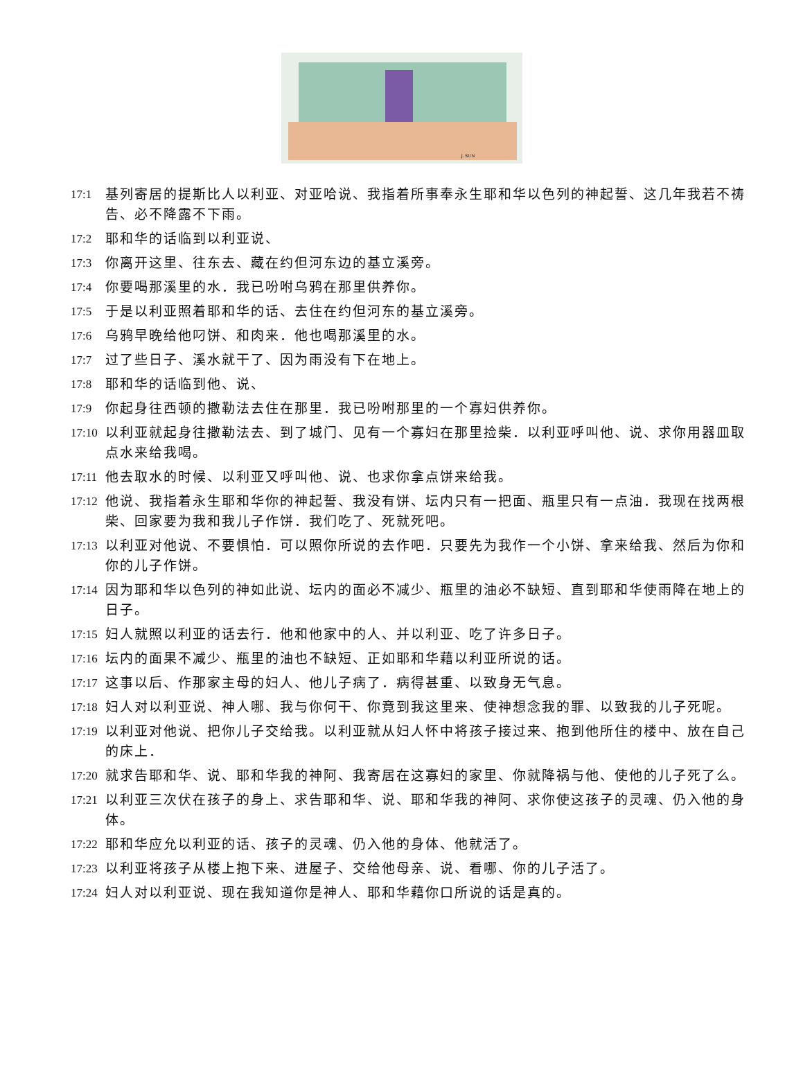J. SUN
17:1 基列寄居的提斯比人以利亚、对亚哈说、我指着所事奉永生耶和华以色列的神起誓、这几年我若不祷告、必不降露不下雨。
17:2 耶和华的话临到以利亚说、
17:3 你离开这里、往东去、藏在约但河东边的基立溪旁。
17:4 你要喝那溪里的水．我已吩咐乌鸦在那里供养你。
17:5 于是以利亚照着耶和华的话、去住在约但河东的基立溪旁。
17:6 乌鸦早晚给他叼饼、和肉来．他也喝那溪里的水。
17:7 过了些日子、溪水就干了、因为雨没有下在地上。
17:8 耶和华的话临到他、说、
17:9 你起身往西顿的撒勒法去住在那里．我已吩咐那里的一个寡妇供养你。
17:10 以利亚就起身往撒勒法去、到了城门、见有一个寡妇在那里捡柴．以利亚呼叫他、说、求你用器皿取点水来给我喝。
17:11 他去取水的时候、以利亚又呼叫他、说、也求你拿点饼来给我。
17:12 他说、我指着永生耶和华你的神起誓、我没有饼、坛内只有一把面、瓶里只有一点油．我现在找两根柴、回家要为我和我儿子作饼．我们吃了、死就死吧。
17:13 以利亚对他说、不要惧怕．可以照你所说的去作吧．只要先为我作一个小饼、拿来给我、然后为你和你的儿子作饼。
17:14 因为耶和华以色列的神如此说、坛内的面必不减少、瓶里的油必不缺短、直到耶和华使雨降在地上的日子。
17:15 妇人就照以利亚的话去行．他和他家中的人、并以利亚、吃了许多日子。
17:16 坛内的面果不减少、瓶里的油也不缺短、正如耶和华藉以利亚所说的话。
17:17 这事以后、作那家主母的妇人、他儿子病了．病得甚重、以致身无气息。
17:18 妇人对以利亚说、神人哪、我与你何干、你竟到我这里来、使神想念我的罪、以致我的儿子死呢。
17:19 以利亚对他说、把你儿子交给我。以利亚就从妇人怀中将孩子接过来、抱到他所住的楼中、放在自己的床上．
17:20 就求告耶和华、说、耶和华我的神阿、我寄居在这寡妇的家里、你就降祸与他、使他的儿子死了么。
17:21 以利亚三次伏在孩子的身上、求告耶和华、说、耶和华我的神阿、求你使这孩子的灵魂、仍入他的身体。
17:22 耶和华应允以利亚的话、孩子的灵魂、仍入他的身体、他就活了。
17:23 以利亚将孩子从楼上抱下来、进屋子、交给他母亲、说、看哪、你的儿子活了。
17:24 妇人对以利亚说、现在我知道你是神人、耶和华藉你口所说的话是真的。